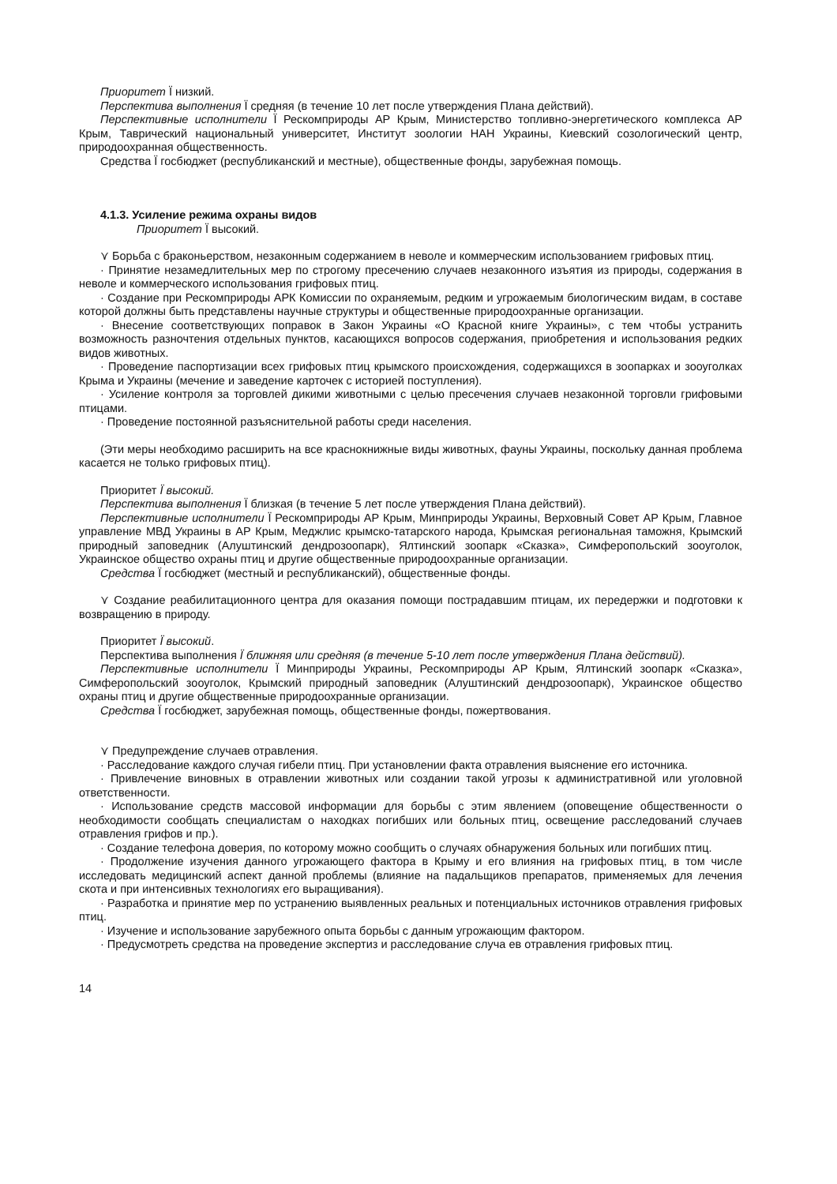Приоритет Ї низкий.
Перспектива выполнения Ї средняя (в течение 10 лет после утверждения Плана действий).
Перспективные исполнители Ї Рескомприроды АР Крым, Министерство топливно-энергетического комплекса АР Крым, Таврический национальный университет, Институт зоологии НАН Украины, Киевский созологический центр, природоохранная общественность.
Средства Ї госбюджет (республиканский и местные), общественные фонды, зарубежная помощь.
4.1.3. Усиление режима охраны видов
Приоритет Ї высокий.
⋎ Борьба с браконьерством, незаконным содержанием в неволе и коммерческим использованием грифовых птиц.
· Принятие незамедлительных мер по строгому пресечению случаев незаконного изъятия из природы, содержания в неволе и коммерческого использования грифовых птиц.
· Создание при Рескомприроды АРК Комиссии по охраняемым, редким и угрожаемым биологическим видам, в составе которой должны быть представлены научные структуры и общественные природоохранные организации.
· Внесение соответствующих поправок в Закон Украины «О Красной книге Украины», с тем чтобы устранить возможность разночтения отдельных пунктов, касающихся вопросов содержания, приобретения и использования редких видов животных.
· Проведение паспортизации всех грифовых птиц крымского происхождения, содержащихся в зоопарках и зооуголках Крыма и Украины (мечение и заведение карточек с историей поступления).
· Усиление контроля за торговлей дикими животными с целью пресечения случаев незаконной торговли грифовыми птицами.
· Проведение постоянной разъяснительной работы среди населения.
(Эти меры необходимо расширить на все краснокнижные виды животных, фауны Украины, поскольку данная проблема касается не только грифовых птиц).
Приоритет Ї высокий.
Перспектива выполнения Ї близкая (в течение 5 лет после утверждения Плана действий).
Перспективные исполнители Ї Рескомприроды АР Крым, Минприроды Украины, Верховный Совет АР Крым, Главное управление МВД Украины в АР Крым, Меджлис крымско-татарского народа, Крымская региональная таможня, Крымский природный заповедник (Алуштинский дендрозоопарк), Ялтинский зоопарк «Сказка», Симферопольский зооуголок, Украинское общество охраны птиц и другие общественные природоохранные организации.
Средства Ї госбюджет (местный и республиканский), общественные фонды.
⋎ Создание реабилитационного центра для оказания помощи пострадавшим птицам, их передержки и подготовки к возвращению в природу.
Приоритет Ї высокий.
Перспектива выполнения Ї ближняя или средняя (в течение 5-10 лет после утверждения Плана действий).
Перспективные исполнители Ї Минприроды Украины, Рескомприроды АР Крым, Ялтинский зоопарк «Сказка», Симферопольский зооуголок, Крымский природный заповедник (Алуштинский дендрозоопарк), Украинское общество охраны птиц и другие общественные природоохранные организации.
Средства Ї госбюджет, зарубежная помощь, общественные фонды, пожертвования.
⋎ Предупреждение случаев отравления.
· Расследование каждого случая гибели птиц. При установлении факта отравления выяснение его источника.
· Привлечение виновных в отравлении животных или создании такой угрозы к административной или уголовной ответственности.
· Использование средств массовой информации для борьбы с этим явлением (оповещение общественности о необходимости сообщать специалистам о находках погибших или больных птиц, освещение расследований случаев отравления грифов и пр.).
· Создание телефона доверия, по которому можно сообщить о случаях обнаружения больных или погибших птиц.
· Продолжение изучения данного угрожающего фактора в Крыму и его влияния на грифовых птиц, в том числе исследовать медицинский аспект данной проблемы (влияние на падальщиков препаратов, применяемых для лечения скота и при интенсивных технологиях его выращивания).
· Разработка и принятие мер по устранению выявленных реальных и потенциальных источников отравления грифовых птиц.
· Изучение и использование зарубежного опыта борьбы с данным угрожающим фактором.
· Предусмотреть средства на проведение экспертиз и расследование случа ев отравления грифовых птиц.
14